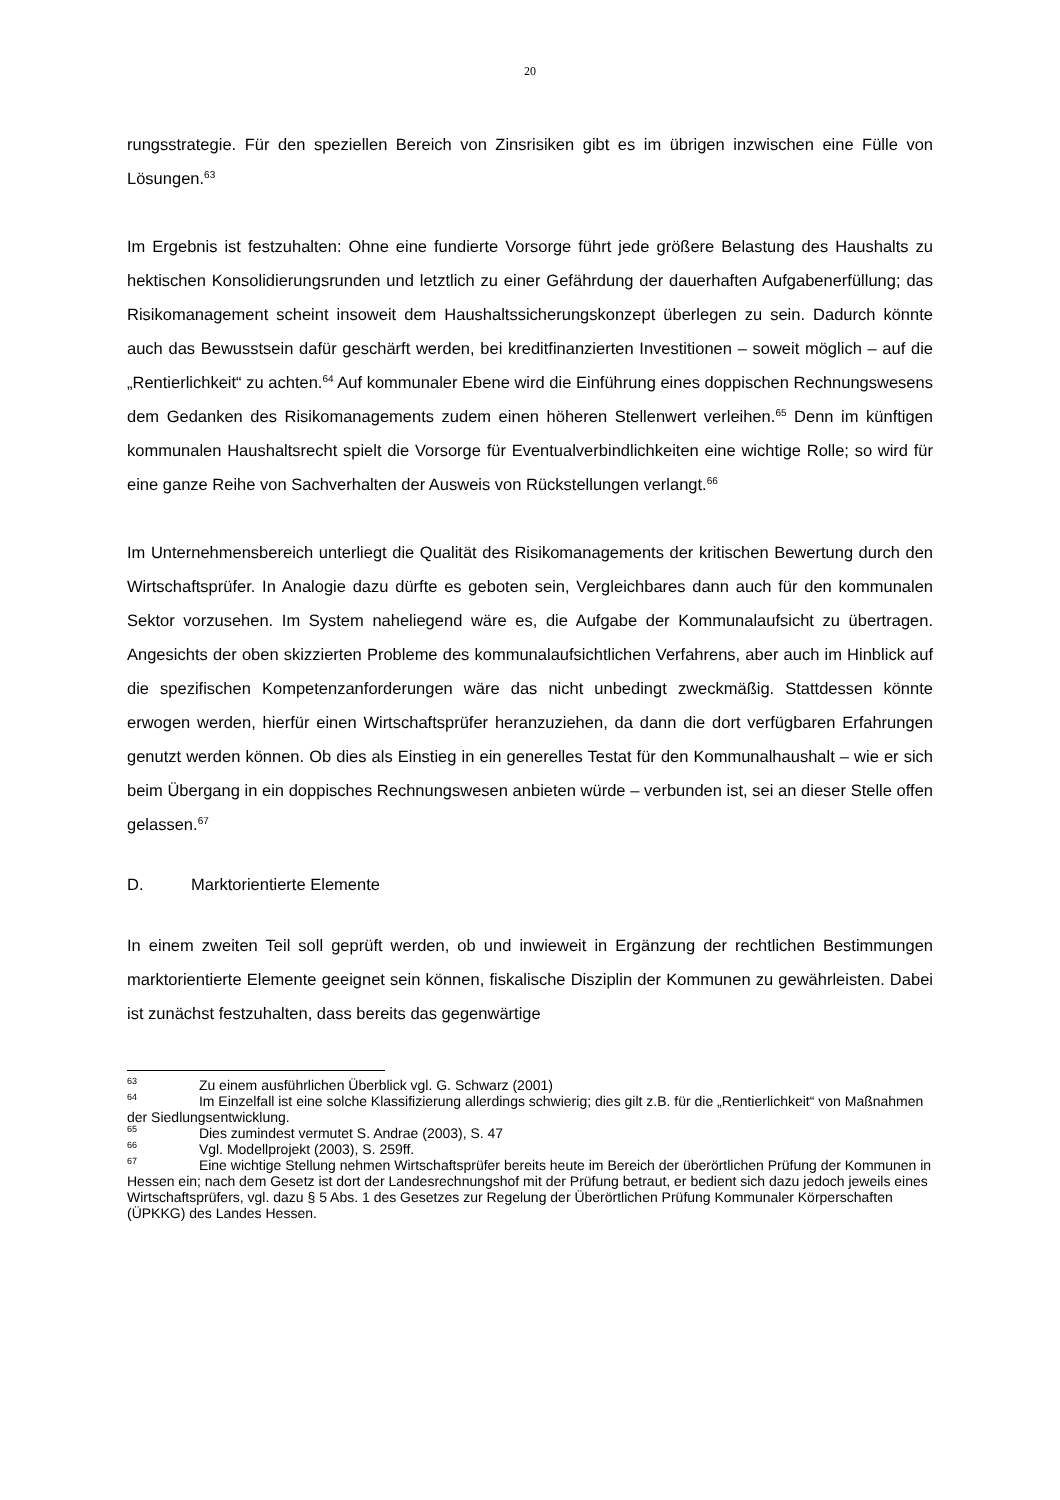20
rungsstrategie. Für den speziellen Bereich von Zinsrisiken gibt es im übrigen inzwischen eine Fülle von Lösungen.<sup>63</sup>
Im Ergebnis ist festzuhalten: Ohne eine fundierte Vorsorge führt jede größere Belastung des Haushalts zu hektischen Konsolidierungsrunden und letztlich zu einer Gefährdung der dauerhaften Aufgabenerfüllung; das Risikomanagement scheint insoweit dem Haushaltssicherungskonzept überlegen zu sein. Dadurch könnte auch das Bewusstsein dafür geschärft werden, bei kreditfinanzierten Investitionen – soweit möglich – auf die „Rentierlichkeit“ zu achten.<sup>64</sup> Auf kommunaler Ebene wird die Einführung eines doppischen Rechnungswesens dem Gedanken des Risikomanagements zudem einen höheren Stellenwert verleihen.<sup>65</sup> Denn im künftigen kommunalen Haushaltsrecht spielt die Vorsorge für Eventualverbindlichkeiten eine wichtige Rolle; so wird für eine ganze Reihe von Sachverhalten der Ausweis von Rückstellungen verlangt.<sup>66</sup>
Im Unternehmensbereich unterliegt die Qualität des Risikomanagements der kritischen Bewertung durch den Wirtschaftsprüfer. In Analogie dazu dürfte es geboten sein, Vergleichbares dann auch für den kommunalen Sektor vorzusehen. Im System naheliegend wäre es, die Aufgabe der Kommunalaufsicht zu übertragen. Angesichts der oben skizzierten Probleme des kommunalaufsichtlichen Verfahrens, aber auch im Hinblick auf die spezifischen Kompetenzanforderungen wäre das nicht unbedingt zweckmäßig. Stattdessen könnte erwogen werden, hierfür einen Wirtschaftsprüfer heranzuziehen, da dann die dort verfügbaren Erfahrungen genutzt werden können. Ob dies als Einstieg in ein generelles Testat für den Kommunalhaushalt – wie er sich beim Übergang in ein doppisches Rechnungswesen anbieten würde – verbunden ist, sei an dieser Stelle offen gelassen.<sup>67</sup>
D. Marktorientierte Elemente
In einem zweiten Teil soll geprüft werden, ob und inwieweit in Ergänzung der rechtlichen Bestimmungen marktorientierte Elemente geeignet sein können, fiskalische Disziplin der Kommunen zu gewährleisten. Dabei ist zunächst festzuhalten, dass bereits das gegenwärtige
<sup>63</sup> Zu einem ausführlichen Überblick vgl. G. Schwarz (2001)
<sup>64</sup> Im Einzelfall ist eine solche Klassifizierung allerdings schwierig; dies gilt z.B. für die „Rentierlichkeit“ von Maßnahmen der Siedlungsentwicklung.
<sup>65</sup> Dies zumindest vermutet S. Andrae (2003), S. 47
<sup>66</sup> Vgl. Modellprojekt (2003), S. 259ff.
<sup>67</sup> Eine wichtige Stellung nehmen Wirtschaftsprüfer bereits heute im Bereich der überörtlichen Prüfung der Kommunen in Hessen ein; nach dem Gesetz ist dort der Landesrechnungshof mit der Prüfung betraut, er bedient sich dazu jedoch jeweils eines Wirtschaftsprüfers, vgl. dazu § 5 Abs. 1 des Gesetzes zur Regelung der Überörtlichen Prüfung Kommunaler Körperschaften (ÜPKKG) des Landes Hessen.